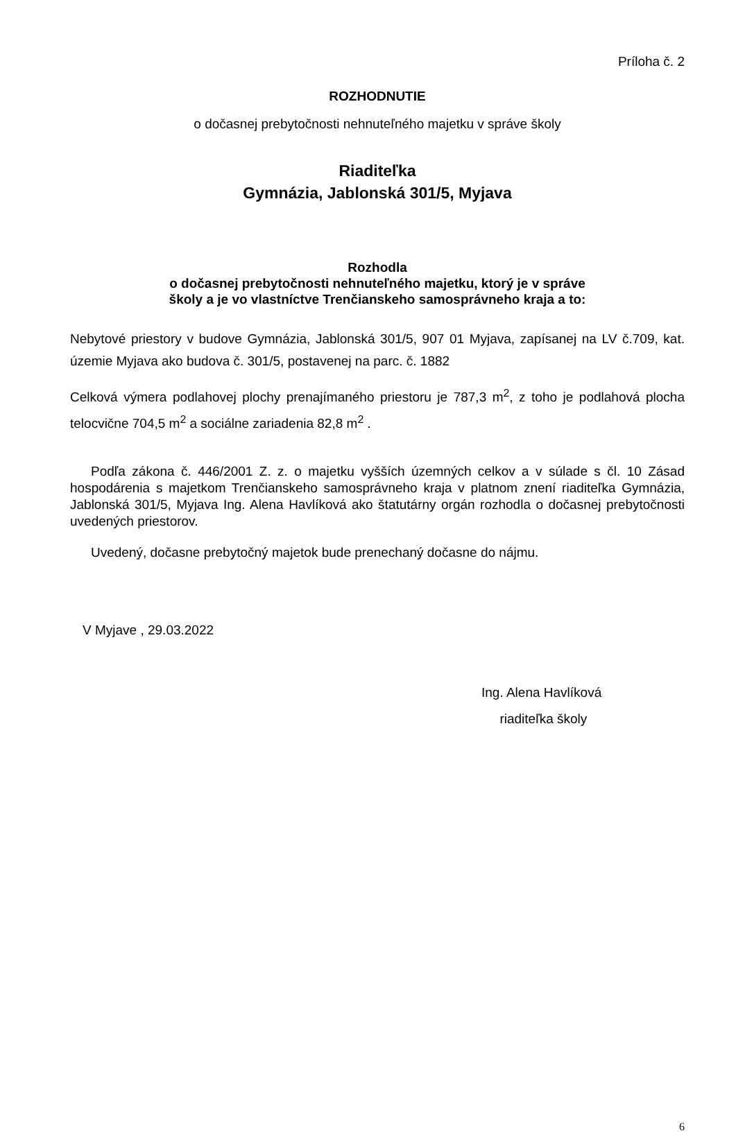Príloha č. 2
ROZHODNUTIE
o dočasnej prebytočnosti nehnuteľného majetku v správe školy
Riaditeľka
Gymnázia, Jablonská 301/5, Myjava
Rozhodla
o dočasnej prebytočnosti nehnuteľného majetku, ktorý je v správe
školy a je vo vlastníctve Trenčianskeho samosprávneho kraja a to:
Nebytové priestory v budove Gymnázia, Jablonská 301/5, 907 01 Myjava, zapísanej na LV č.709, kat. územie Myjava ako budova č. 301/5, postavenej na parc. č. 1882
Celková výmera podlahovej plochy prenajímaného priestoru je 787,3 m<sup>2</sup>, z toho je podlahová plocha telocvične 704,5 m<sup>2</sup> a sociálne zariadenia 82,8 m<sup>2</sup> .
Podľa zákona č. 446/2001 Z. z. o majetku vyšších územných celkov a v súlade s čl. 10 Zásad hospodárenia s majetkom Trenčianskeho samosprávneho kraja v platnom znení riaditeľka Gymnázia, Jablonská 301/5, Myjava Ing. Alena Havlíková ako štatutárny orgán rozhodla o dočasnej prebytočnosti uvedených priestorov.
Uvedený, dočasne prebytočný majetok bude prenechaný dočasne do nájmu.
V Myjave , 29.03.2022
Ing. Alena Havlíková
riaditeľka školy
6